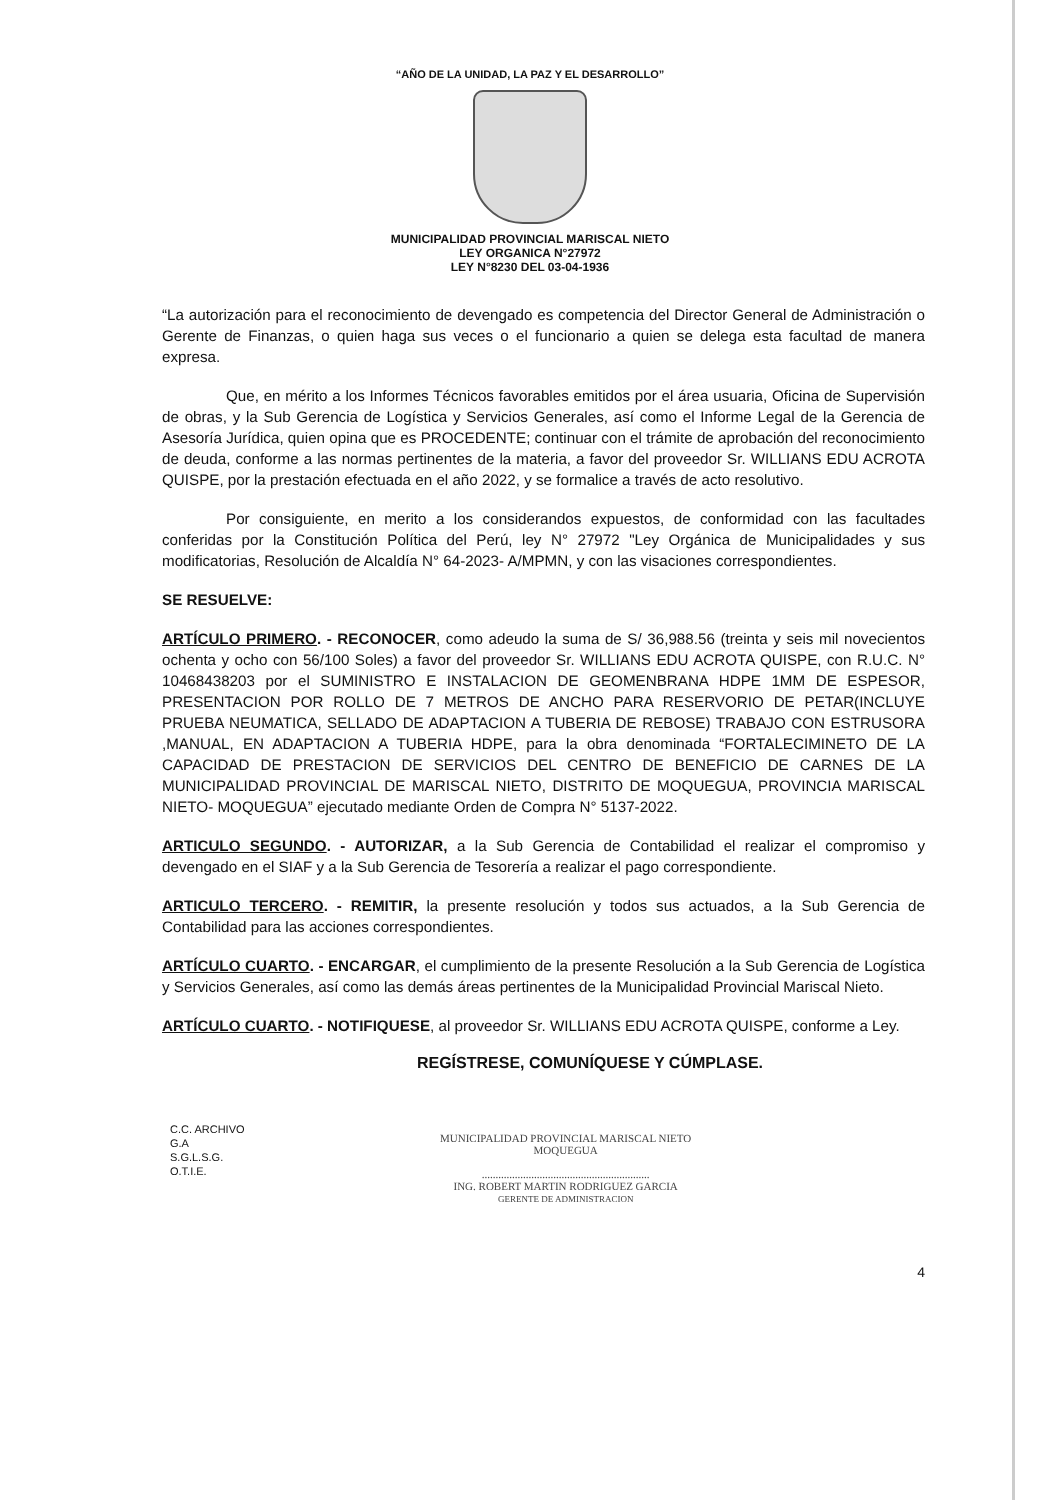“AÑO DE LA UNIDAD, LA PAZ Y EL DESARROLLO”
MUNICIPALIDAD PROVINCIAL MARISCAL NIETO
LEY ORGANICA N°27972
LEY N°8230 DEL 03-04-1936
“La autorización para el reconocimiento de devengado es competencia del Director General de Administración o Gerente de Finanzas, o quien haga sus veces o el funcionario a quien se delega esta facultad de manera expresa.
Que, en mérito a los Informes Técnicos favorables emitidos por el área usuaria, Oficina de Supervisión de obras, y la Sub Gerencia de Logística y Servicios Generales, así como el Informe Legal de la Gerencia de Asesoría Jurídica, quien opina que es PROCEDENTE; continuar con el trámite de aprobación del reconocimiento de deuda, conforme a las normas pertinentes de la materia, a favor del proveedor Sr. WILLIANS EDU ACROTA QUISPE, por la prestación efectuada en el año 2022, y se formalice a través de acto resolutivo.
Por consiguiente, en merito a los considerandos expuestos, de conformidad con las facultades conferidas por la Constitución Política del Perú, ley N° 27972 "Ley Orgánica de Municipalidades y sus modificatorias, Resolución de Alcaldía N° 64-2023- A/MPMN, y con las visaciones correspondientes.
SE RESUELVE:
ARTÍCULO PRIMERO. - RECONOCER, como adeudo la suma de S/ 36,988.56 (treinta y seis mil novecientos ochenta y ocho con 56/100 Soles) a favor del proveedor Sr. WILLIANS EDU ACROTA QUISPE, con R.U.C. N° 10468438203 por el SUMINISTRO E INSTALACION DE GEOMENBRANA HDPE 1MM DE ESPESOR, PRESENTACION POR ROLLO DE 7 METROS DE ANCHO PARA RESERVORIO DE PETAR(INCLUYE PRUEBA NEUMATICA, SELLADO DE ADAPTACION A TUBERIA DE REBOSE) TRABAJO CON ESTRUSORA ,MANUAL, EN ADAPTACION A TUBERIA HDPE, para la obra denominada “FORTALECIMINETO DE LA CAPACIDAD DE PRESTACION DE SERVICIOS DEL CENTRO DE BENEFICIO DE CARNES DE LA MUNICIPALIDAD PROVINCIAL DE MARISCAL NIETO, DISTRITO DE MOQUEGUA, PROVINCIA MARISCAL NIETO- MOQUEGUA” ejecutado mediante Orden de Compra N° 5137-2022.
ARTICULO SEGUNDO. - AUTORIZAR, a la Sub Gerencia de Contabilidad el realizar el compromiso y devengado en el SIAF y a la Sub Gerencia de Tesorería a realizar el pago correspondiente.
ARTICULO TERCERO. - REMITIR, la presente resolución y todos sus actuados, a la Sub Gerencia de Contabilidad para las acciones correspondientes.
ARTÍCULO CUARTO. - ENCARGAR, el cumplimiento de la presente Resolución a la Sub Gerencia de Logística y Servicios Generales, así como las demás áreas pertinentes de la Municipalidad Provincial Mariscal Nieto.
ARTÍCULO CUARTO. - NOTIFIQUESE, al proveedor Sr. WILLIANS EDU ACROTA QUISPE, conforme a Ley.
REGÍSTRESE, COMUNÍQUESE Y CÚMPLASE.
C.C. ARCHIVO
G.A
S.G.L.S.G.
O.T.I.E.
MUNICIPALIDAD PROVINCIAL MARISCAL NIETO
MOQUEGUA
.............................................................
ING. ROBERT MARTIN RODRIGUEZ GARCIA
GERENTE DE ADMINISTRACION
4